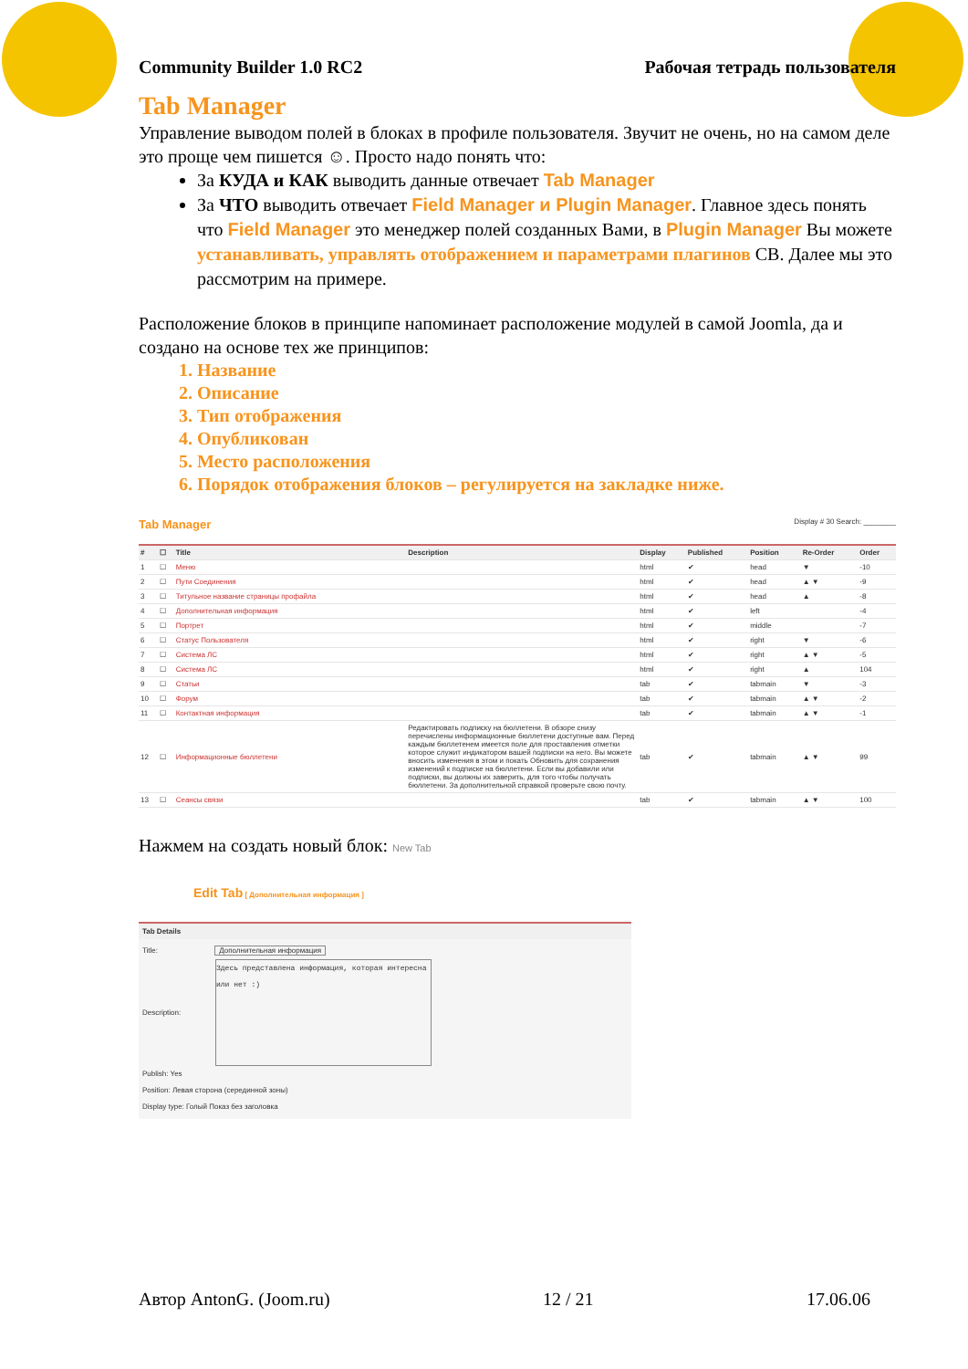Community Builder 1.0 RC2 Рабочая тетрадь пользователя
Tab Manager
Управление выводом полей в блоках в профиле пользователя. Звучит не очень, но на самом деле это проще чем пишется ☺. Просто надо понять что:
За КУДА и КАК выводить данные отвечает Tab Manager
За ЧТО выводить отвечает Field Manager и Plugin Manager. Главное здесь понять что Field Manager это менеджер полей созданных Вами, в Plugin Manager Вы можете устанавливать, управлять отображением и параметрами плагинов СВ. Далее мы это рассмотрим на примере.
Расположение блоков в принципе напоминает расположение модулей в самой Joomla, да и создано на основе тех же принципов:
1. Название
2. Описание
3. Тип отображения
4. Опубликован
5. Место расположения
6. Порядок отображения блоков – регулируется на закладке ниже.
Tab Manager Display # 30 Search: ________
| # | ☐ | Title | Description | Display | Published | Position | Re-Order | Order |
| --- | --- | --- | --- | --- | --- | --- | --- | --- |
| 1 | ☐ | Меню | | html | ✔ | head | ▼ | -10 |
| 2 | ☐ | Пути Соединения | | html | ✔ | head | ▲ ▼ | -9 |
| 3 | ☐ | Титульное название страницы профайла | | html | ✔ | head | ▲ | -8 |
| 4 | ☐ | Дополнительная информация | | html | ✔ | left | | -4 |
| 5 | ☐ | Портрет | | html | ✔ | middle | | -7 |
| 6 | ☐ | Статус Пользователя | | html | ✔ | right | ▼ | -6 |
| 7 | ☐ | Система ЛС | | html | ✔ | right | ▲ ▼ | -5 |
| 8 | ☐ | Система ЛС | | html | ✔ | right | ▲ | 104 |
| 9 | ☐ | Статьи | | tab | ✔ | tabmain | ▼ | -3 |
| 10 | ☐ | Форум | | tab | ✔ | tabmain | ▲ ▼ | -2 |
| 11 | ☐ | Контактная информация | | tab | ✔ | tabmain | ▲ ▼ | -1 |
| 12 | ☐ | Информационные бюллетени | Редактировать подписку на бюллетени. В обзоре снизу перечислены информационные бюллетени доступные вам. Перед каждым бюллетенем имеется поле для проставления отметки которое служит индикатором вашей подписки на него. Вы можете вносить изменения в этом и покать Обновить для сохранения изменений к подписке на бюллетени. Если вы добавили или подписки, вы должны их заверить, для того чтобы получать бюллетени. За дополнительной справкой проверьте свою почту. | tab | ✔ | tabmain | ▲ ▼ | 99 |
| 13 | ☐ | Сеансы связи | | tab | ✔ | tabmain | ▲ ▼ | 100 |
Нажмем на создать новый блок: New Tab
Edit Tab [ Дополнительная информация ]
Tab Details
Title: Дополнительная информация
Description: Здесь представлена информация, которая интересна или нет :)
Publish: Yes
Position: Левая сторона (серединной зоны)
Display type: Голый Показ без заголовка
Автор AntonG. (Joom.ru) 12 / 21 17.06.06